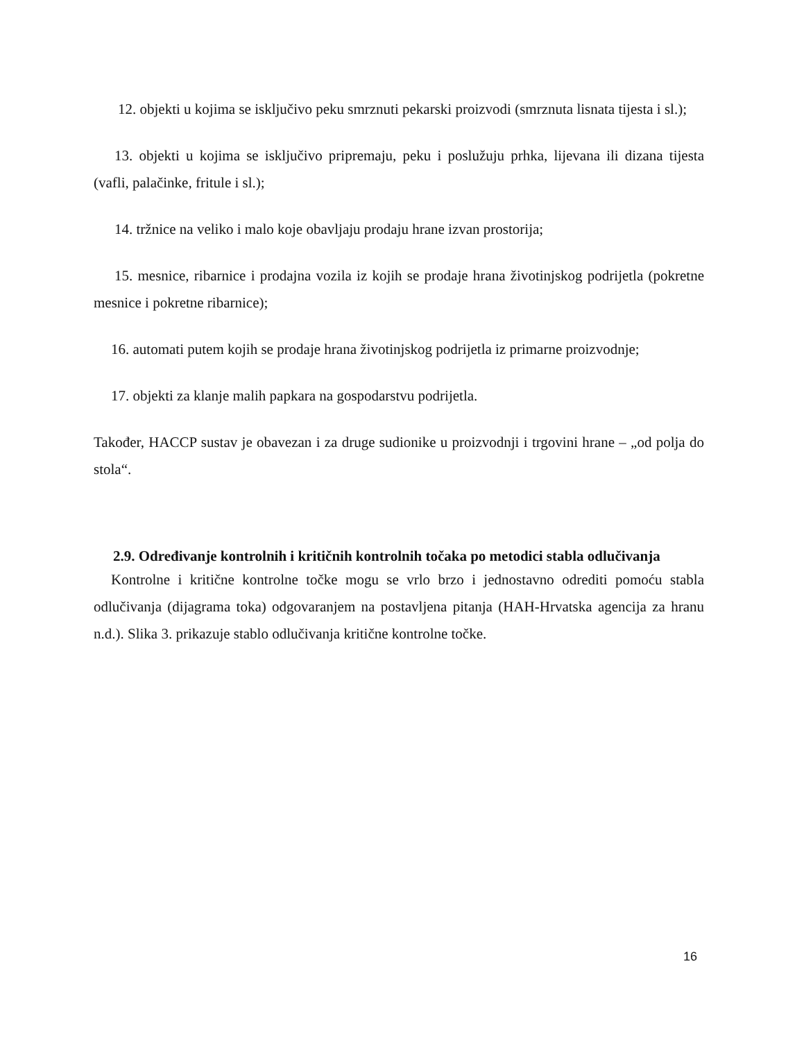12. objekti u kojima se isključivo peku smrznuti pekarski proizvodi (smrznuta lisnata tijesta i sl.);
13. objekti u kojima se isključivo pripremaju, peku i poslužuju prhka, lijevana ili dizana tijesta (vafli, palačinke, fritule i sl.);
14. tržnice na veliko i malo koje obavljaju prodaju hrane izvan prostorija;
15. mesnice, ribarnice i prodajna vozila iz kojih se prodaje hrana životinjskog podrijetla (pokretne mesnice i pokretne ribarnice);
16. automati putem kojih se prodaje hrana životinjskog podrijetla iz primarne proizvodnje;
17. objekti za klanje malih papkara na gospodarstvu podrijetla.
Također, HACCP sustav je obavezan i za druge sudionike u proizvodnji i trgovini hrane – „od polja do stola“.
2.9. Određivanje kontrolnih i kritičnih kontrolnih točaka po metodici stabla odlučivanja
Kontrolne i kritične kontrolne točke mogu se vrlo brzo i jednostavno odrediti pomoću stabla odlučivanja (dijagrama toka) odgovaranjem na postavljena pitanja (HAH-Hrvatska agencija za hranu n.d.). Slika 3. prikazuje stablo odlučivanja kritične kontrolne točke.
16